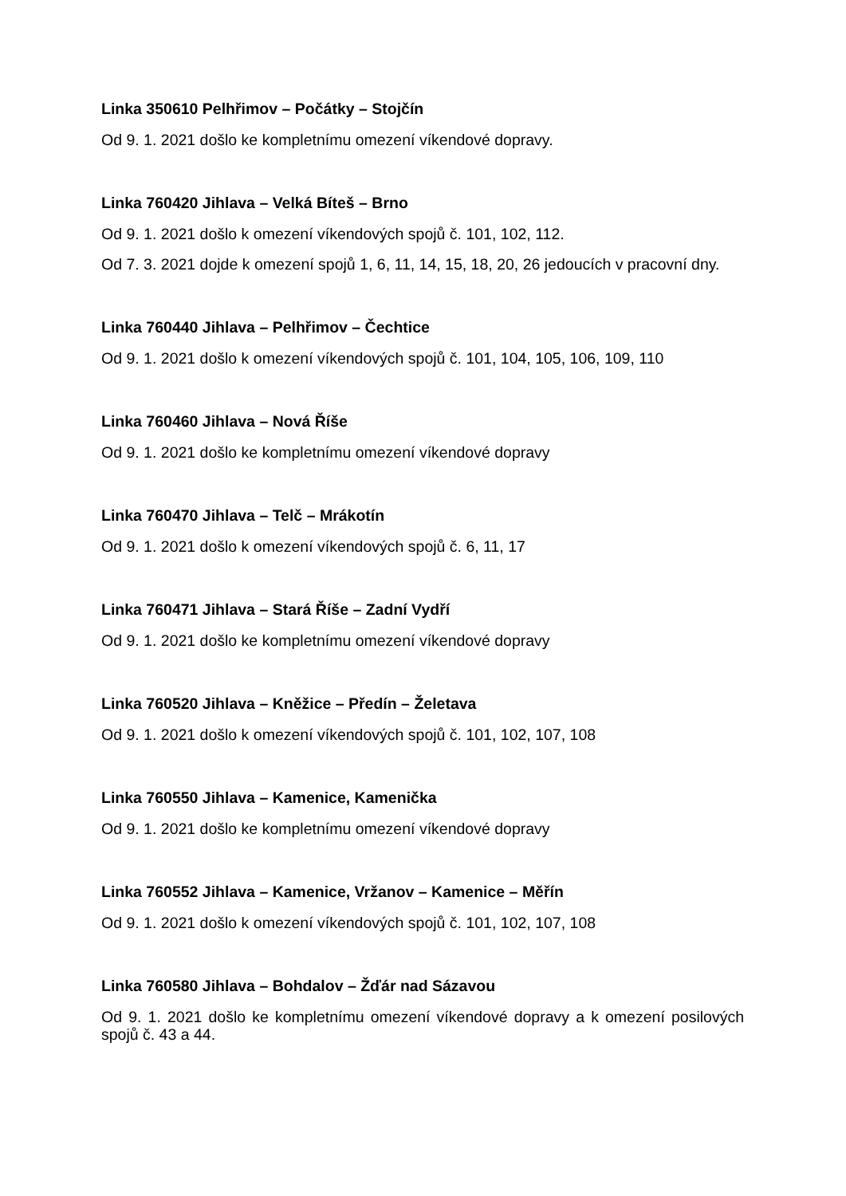Linka 350610 Pelhřimov – Počátky – Stojčín
Od 9. 1. 2021 došlo ke kompletnímu omezení víkendové dopravy.
Linka 760420 Jihlava – Velká Bíteš – Brno
Od 9. 1. 2021 došlo k omezení víkendových spojů č. 101, 102, 112.
Od 7. 3. 2021 dojde k omezení spojů 1, 6, 11, 14, 15, 18, 20, 26 jedoucích v pracovní dny.
Linka 760440 Jihlava – Pelhřimov – Čechtice
Od 9. 1. 2021 došlo k omezení víkendových spojů č. 101, 104, 105, 106, 109, 110
Linka 760460 Jihlava – Nová Říše
Od 9. 1. 2021 došlo ke kompletnímu omezení víkendové dopravy
Linka 760470 Jihlava – Telč – Mrákotín
Od 9. 1. 2021 došlo k omezení víkendových spojů č. 6, 11, 17
Linka 760471 Jihlava – Stará Říše – Zadní Vydří
Od 9. 1. 2021 došlo ke kompletnímu omezení víkendové dopravy
Linka 760520 Jihlava – Kněžice – Předín – Želetava
Od 9. 1. 2021 došlo k omezení víkendových spojů č. 101, 102, 107, 108
Linka 760550 Jihlava – Kamenice, Kamenička
Od 9. 1. 2021 došlo ke kompletnímu omezení víkendové dopravy
Linka 760552 Jihlava – Kamenice, Vržanov – Kamenice – Měřín
Od 9. 1. 2021 došlo k omezení víkendových spojů č. 101, 102, 107, 108
Linka 760580 Jihlava – Bohdalov – Žďár nad Sázavou
Od 9. 1. 2021 došlo ke kompletnímu omezení víkendové dopravy a k omezení posilových spojů č. 43 a 44.